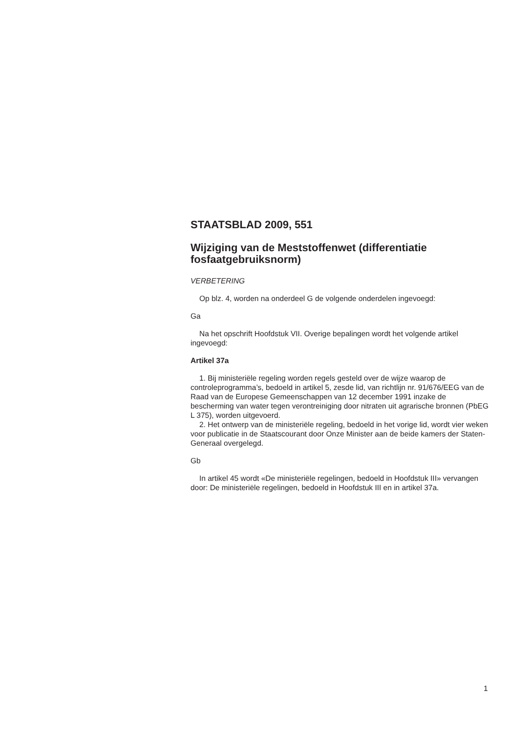STAATSBLAD 2009, 551
Wijziging van de Meststoffenwet (differentiatie fosfaatgebruiksnorm)
VERBETERING
Op blz. 4, worden na onderdeel G de volgende onderdelen ingevoegd:
Ga
Na het opschrift Hoofdstuk VII. Overige bepalingen wordt het volgende artikel ingevoegd:
Artikel 37a
1. Bij ministeriële regeling worden regels gesteld over de wijze waarop de controleprogramma’s, bedoeld in artikel 5, zesde lid, van richtlijn nr. 91/676/EEG van de Raad van de Europese Gemeenschappen van 12 december 1991 inzake de bescherming van water tegen verontreiniging door nitraten uit agrarische bronnen (PbEG L 375), worden uitgevoerd.
2. Het ontwerp van de ministeriële regeling, bedoeld in het vorige lid, wordt vier weken voor publicatie in de Staatscourant door Onze Minister aan de beide kamers der Staten-Generaal overgelegd.
Gb
In artikel 45 wordt «De ministeriële regelingen, bedoeld in Hoofdstuk III» vervangen door: De ministeriële regelingen, bedoeld in Hoofdstuk III en in artikel 37a.
1